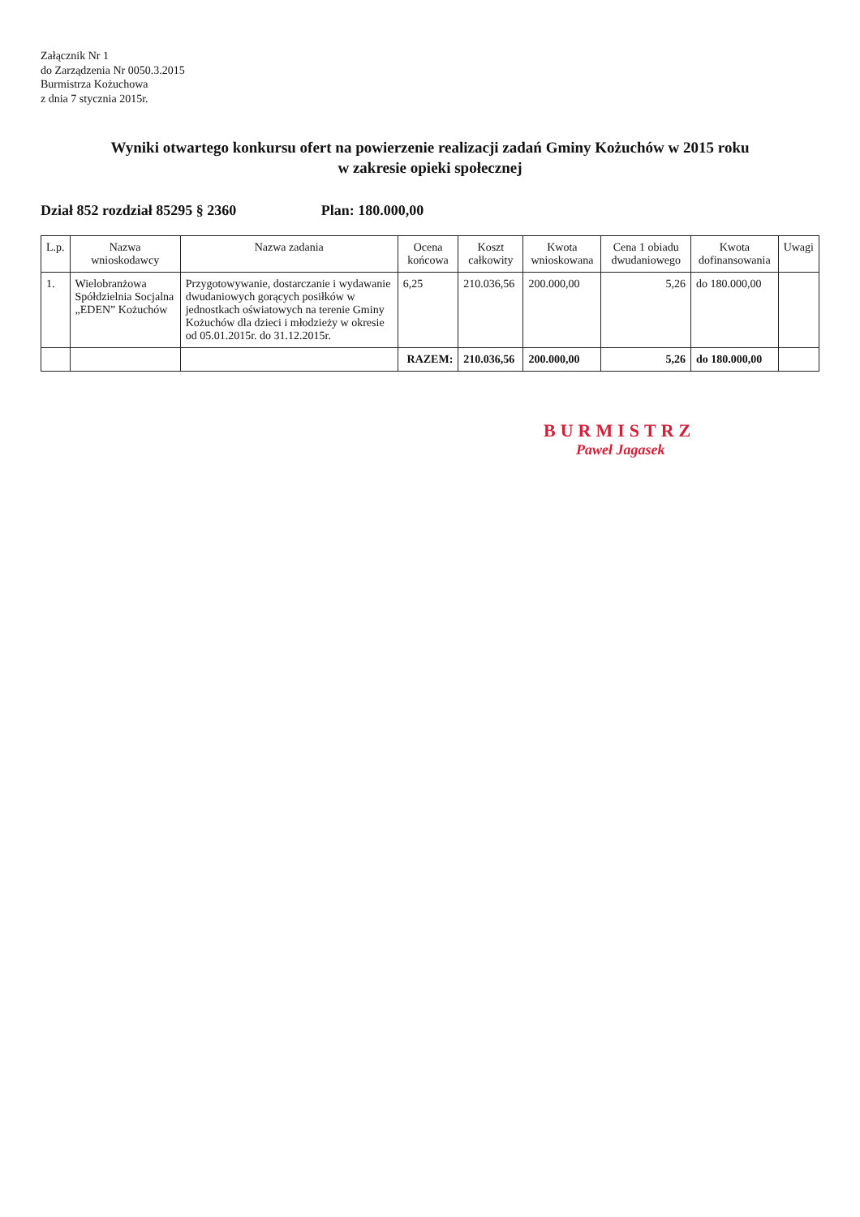Załącznik Nr 1
do Zarządzenia Nr 0050.3.2015
Burmistrza Kożuchowa
z dnia 7 stycznia 2015r.
Wyniki otwartego konkursu ofert na powierzenie realizacji zadań Gminy Kożuchów w 2015 roku
w zakresie opieki społecznej
Dział 852 rozdział 85295 § 2360 Plan: 180.000,00
| L.p. | Nazwa wnioskodawcy | Nazwa zadania | Ocena końcowa | Koszt całkowity | Kwota wnioskowana | Cena 1 obiadu dwudaniowego | Kwota dofinansowania | Uwagi |
| --- | --- | --- | --- | --- | --- | --- | --- | --- |
| 1. | Wielobranżowa Spółdzielnia Socjalna „EDEN” Kożuchów | Przygotowywanie, dostarczanie i wydawanie dwudaniowych gorących posiłków w jednostkach oświatowych na terenie Gminy Kożuchów dla dzieci i młodzieży w okresie od 05.01.2015r. do 31.12.2015r. | 6,25 | 210.036,56 | 200.000,00 | 5,26 | do 180.000,00 | |
| | | | RAZEM: | 210.036,56 | 200.000,00 | 5,26 | do 180.000,00 | |
BURMISTRZ
Paweł Jagasek